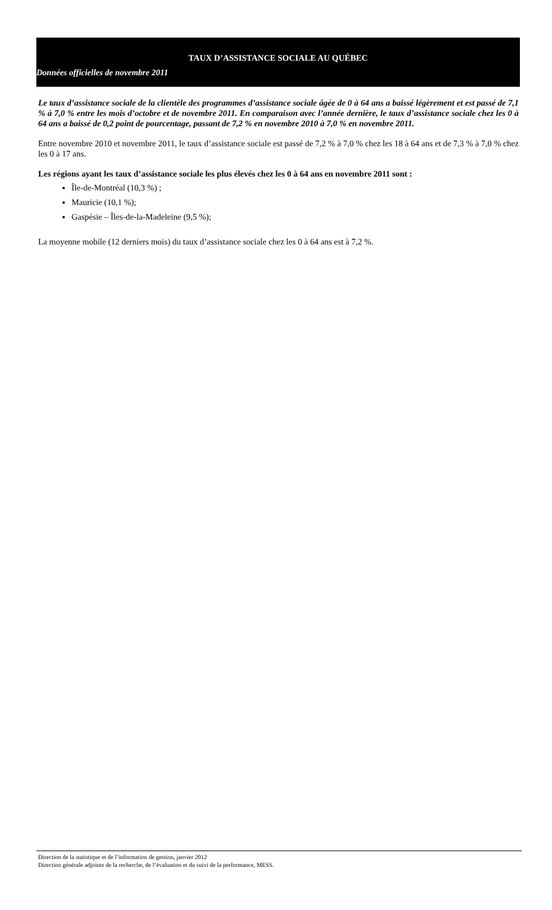TAUX D’ASSISTANCE SOCIALE AU QUÉBEC
Données officielles de novembre 2011
Le taux d’assistance sociale de la clientèle des programmes d’assistance sociale âgée de 0 à 64 ans a baissé légèrement et est passé de 7,1 % à 7,0 % entre les mois d’octobre et de novembre 2011. En comparaison avec l’année dernière, le taux d’assistance sociale chez les 0 à 64 ans a baissé de 0,2 point de pourcentage, passant de 7,2 % en novembre 2010 à 7,0 % en novembre 2011.
Entre novembre 2010 et novembre 2011, le taux d’assistance sociale est passé de 7,2 % à 7,0 % chez les 18 à 64 ans et de 7,3 % à 7,0 % chez les 0 à 17 ans.
Les régions ayant les taux d’assistance sociale les plus élevés chez les 0 à 64 ans en novembre 2011 sont :
Île-de-Montréal (10,3 %) ;
Mauricie (10,1 %);
Gaspésie – Îles-de-la-Madeleine (9,5 %);
La moyenne mobile (12 derniers mois) du taux d’assistance sociale chez les 0 à 64 ans est à 7,2 %.
Direction de la statistique et de l’information de gestion, janvier 2012
Direction générale adjointe de la recherche, de l’évaluation et du suivi de la performance, MESS.